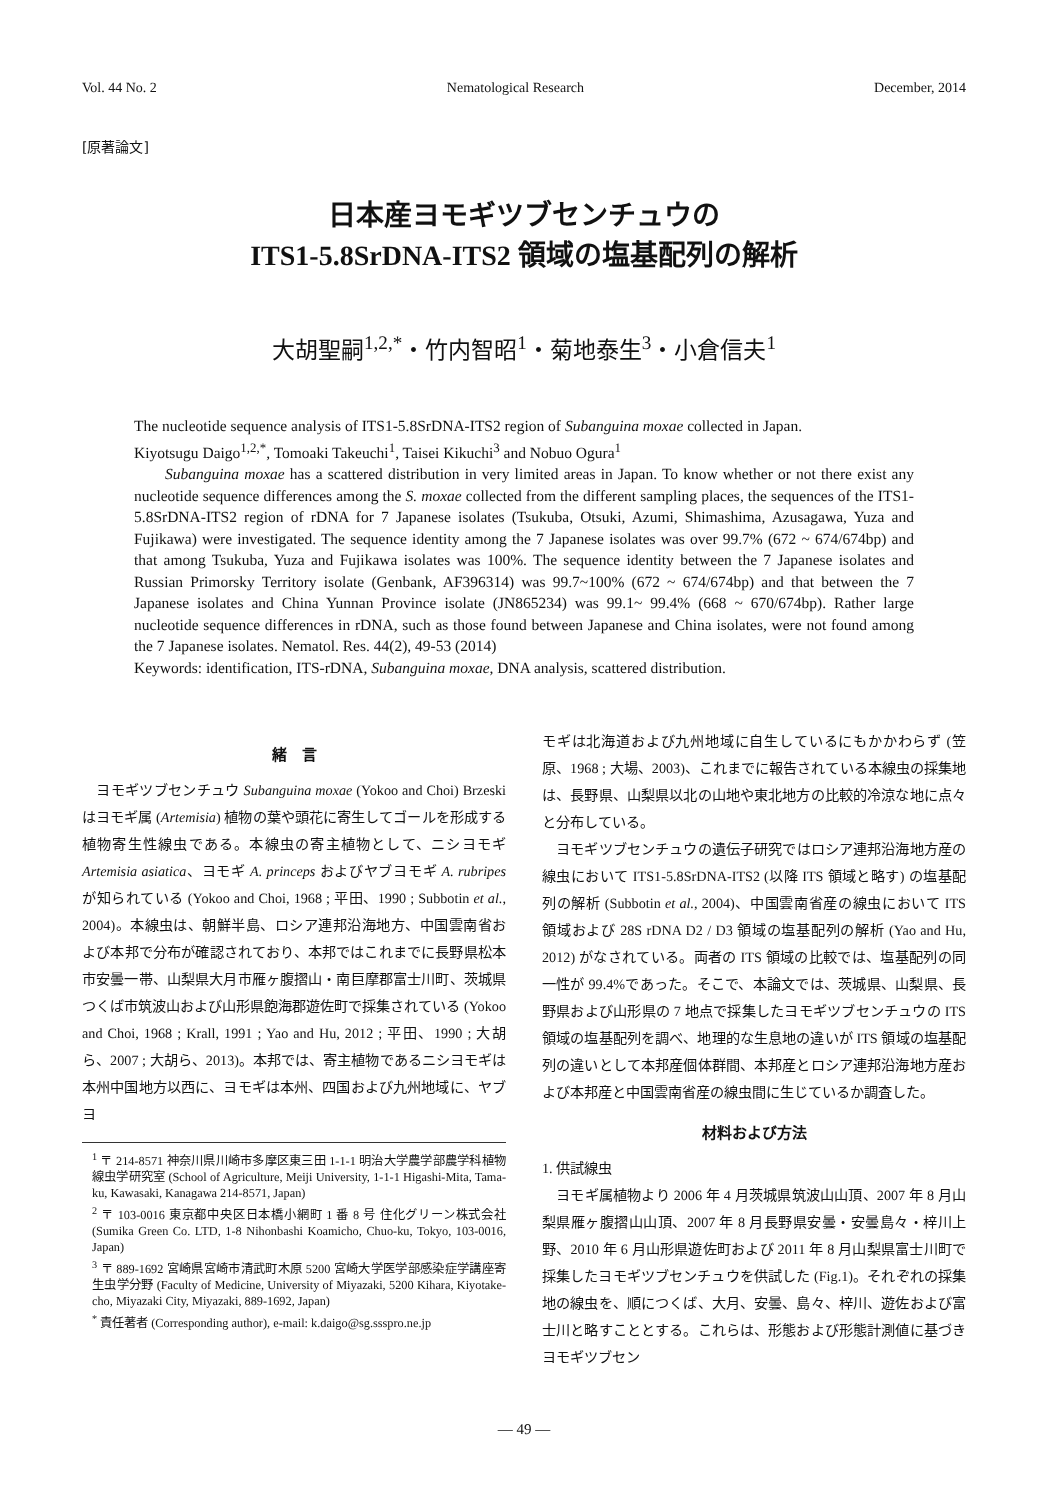Vol. 44 No. 2 Nematological Research December, 2014
[原著論文]
日本産ヨモギツブセンチュウの
ITS1-5.8SrDNA-ITS2 領域の塩基配列の解析
大胡聖嗣<sup>1,2,*</sup>・竹内智昭<sup>1</sup>・菊地泰生<sup>3</sup>・小倉信夫<sup>1</sup>
The nucleotide sequence analysis of ITS1-5.8SrDNA-ITS2 region of Subanguina moxae collected in Japan.
Kiyotsugu Daigo<sup>1,2,*</sup>, Tomoaki Takeuchi<sup>1</sup>, Taisei Kikuchi<sup>3</sup> and Nobuo Ogura<sup>1</sup>
Subanguina moxae has a scattered distribution in very limited areas in Japan. To know whether or not there exist any nucleotide sequence differences among the S. moxae collected from the different sampling places, the sequences of the ITS1-5.8SrDNA-ITS2 region of rDNA for 7 Japanese isolates (Tsukuba, Otsuki, Azumi, Shimashima, Azusagawa, Yuza and Fujikawa) were investigated. The sequence identity among the 7 Japanese isolates was over 99.7% (672 ~ 674/674bp) and that among Tsukuba, Yuza and Fujikawa isolates was 100%. The sequence identity between the 7 Japanese isolates and Russian Primorsky Territory isolate (Genbank, AF396314) was 99.7~100% (672 ~ 674/674bp) and that between the 7 Japanese isolates and China Yunnan Province isolate (JN865234) was 99.1~ 99.4% (668 ~ 670/674bp). Rather large nucleotide sequence differences in rDNA, such as those found between Japanese and China isolates, were not found among the 7 Japanese isolates. Nematol. Res. 44(2), 49-53 (2014)
Keywords: identification, ITS-rDNA, Subanguina moxae, DNA analysis, scattered distribution.
緒　言
ヨモギツブセンチュウ Subanguina moxae (Yokoo and Choi) Brzeski はヨモギ属 (Artemisia) 植物の葉や頭花に寄生してゴールを形成する植物寄生性線虫である。本線虫の寄主植物として、ニシヨモギ Artemisia asiatica、ヨモギ A. princeps およびヤブヨモギ A. rubripes が知られている (Yokoo and Choi, 1968 ; 平田、1990 ; Subbotin et al., 2004)。本線虫は、朝鮮半島、ロシア連邦沿海地方、中国雲南省および本邦で分布が確認されており、本邦ではこれまでに長野県松本市安曇一帯、山梨県大月市雁ヶ腹摺山・南巨摩郡富士川町、茨城県つくば市筑波山および山形県飽海郡遊佐町で採集されている (Yokoo and Choi, 1968 ; Krall, 1991 ; Yao and Hu, 2012 ; 平田、1990 ; 大胡ら、2007 ; 大胡ら、2013)。本邦では、寄主植物であるニシヨモギは本州中国地方以西に、ヨモギは本州、四国および九州地域に、ヤブヨ
<sup>1</sup> 〒 214-8571 神奈川県川崎市多摩区東三田 1-1-1 明治大学農学部農学科植物線虫学研究室 (School of Agriculture, Meiji University, 1-1-1 Higashi-Mita, Tama-ku, Kawasaki, Kanagawa 214-8571, Japan)
<sup>2</sup> 〒 103-0016 東京都中央区日本橋小網町 1 番 8 号 住化グリーン株式会社 (Sumika Green Co. LTD, 1-8 Nihonbashi Koamicho, Chuo-ku, Tokyo, 103-0016, Japan)
<sup>3</sup> 〒 889-1692 宮崎県宮崎市清武町木原 5200 宮崎大学医学部感染症学講座寄生虫学分野 (Faculty of Medicine, University of Miyazaki, 5200 Kihara, Kiyotake-cho, Miyazaki City, Miyazaki, 889-1692, Japan)
<sup>*</sup> 責任著者 (Corresponding author), e-mail: k.daigo@sg.ssspro.ne.jp
モギは北海道および九州地域に自生しているにもかかわらず (笠原、1968 ; 大場、2003)、これまでに報告されている本線虫の採集地は、長野県、山梨県以北の山地や東北地方の比較的冷涼な地に点々と分布している。
ヨモギツブセンチュウの遺伝子研究ではロシア連邦沿海地方産の線虫において ITS1-5.8SrDNA-ITS2 (以降 ITS 領域と略す) の塩基配列の解析 (Subbotin et al., 2004)、中国雲南省産の線虫において ITS 領域および 28S rDNA D2 / D3 領域の塩基配列の解析 (Yao and Hu, 2012) がなされている。両者の ITS 領域の比較では、塩基配列の同一性が 99.4%であった。そこで、本論文では、茨城県、山梨県、長野県および山形県の 7 地点で採集したヨモギツブセンチュウの ITS 領域の塩基配列を調べ、地理的な生息地の違いが ITS 領域の塩基配列の違いとして本邦産個体群間、本邦産とロシア連邦沿海地方産および本邦産と中国雲南省産の線虫間に生じているか調査した。
材料および方法
1. 供試線虫
ヨモギ属植物より 2006 年 4 月茨城県筑波山山頂、2007 年 8 月山梨県雁ヶ腹摺山山頂、2007 年 8 月長野県安曇・安曇島々・梓川上野、2010 年 6 月山形県遊佐町および 2011 年 8 月山梨県富士川町で採集したヨモギツブセンチュウを供試した (Fig.1)。それぞれの採集地の線虫を、順につくば、大月、安曇、島々、梓川、遊佐および富士川と略すこととする。これらは、形態および形態計測値に基づきヨモギツブセン
— 49 —